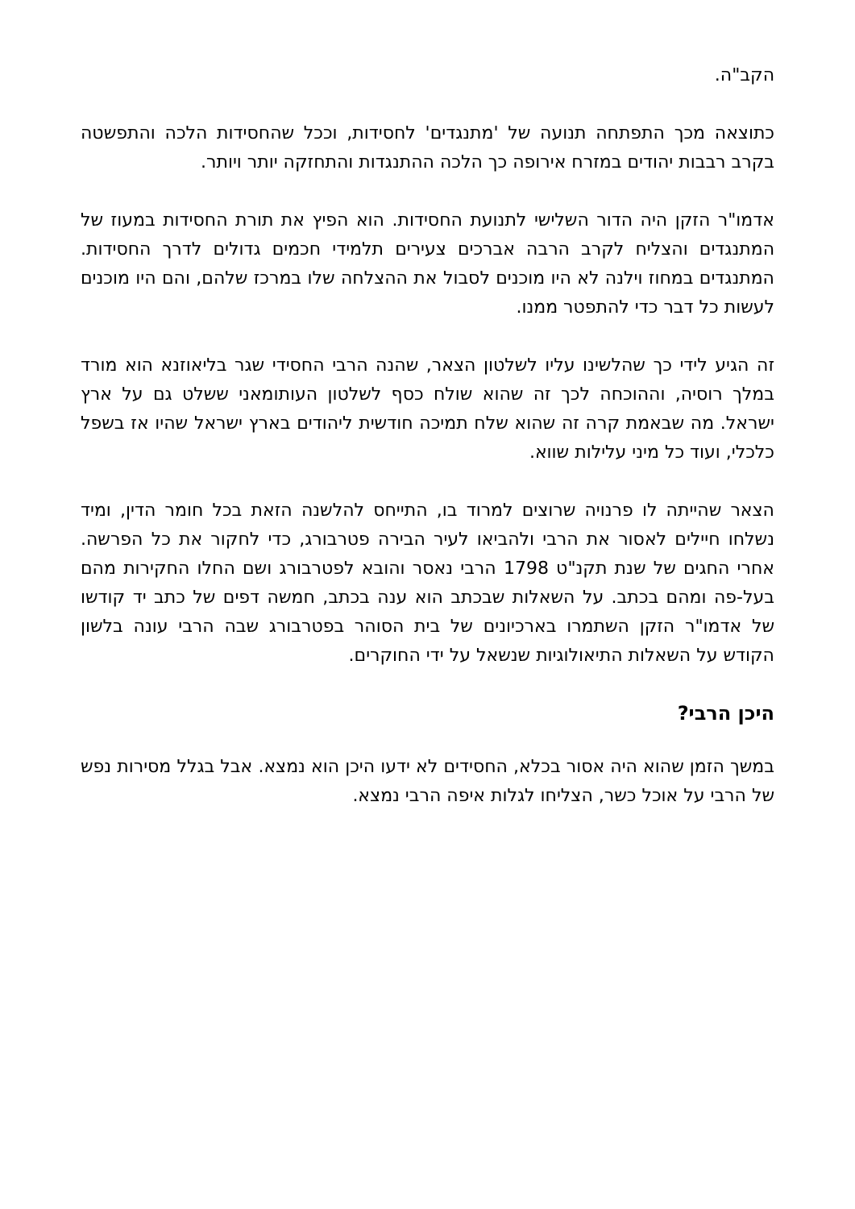הקב"ה.
כתוצאה מכך התפתחה תנועה של 'מתנגדים' לחסידות, וככל שהחסידות הלכה והתפשטה בקרב רבבות יהודים במזרח אירופה כך הלכה ההתנגדות והתחזקה יותר ויותר.
אדמו"ר הזקן היה הדור השלישי לתנועת החסידות. הוא הפיץ את תורת החסידות במעוז של המתנגדים והצליח לקרב הרבה אברכים צעירים תלמידי חכמים גדולים לדרך החסידות. המתנגדים במחוז וילנה לא היו מוכנים לסבול את ההצלחה שלו במרכז שלהם, והם היו מוכנים לעשות כל דבר כדי להתפטר ממנו.
זה הגיע לידי כך שהלשינו עליו לשלטון הצאר, שהנה הרבי החסידי שגר בליאוזנא הוא מורד במלך רוסיה, וההוכחה לכך זה שהוא שולח כסף לשלטון העותומאני ששלט גם על ארץ ישראל. מה שבאמת קרה זה שהוא שלח תמיכה חודשית ליהודים בארץ ישראל שהיו אז בשפל כלכלי, ועוד כל מיני עלילות שווא.
הצאר שהייתה לו פרנויה שרוצים למרוד בו, התייחס להלשנה הזאת בכל חומר הדין, ומיד נשלחו חיילים לאסור את הרבי ולהביאו לעיר הבירה פטרבורג, כדי לחקור את כל הפרשה. אחרי החגים של שנת תקנ"ט 1798 הרבי נאסר והובא לפטרבורג ושם החלו החקירות מהם בעל-פה ומהם בכתב. על השאלות שבכתב הוא ענה בכתב, חמשה דפים של כתב יד קודשו של אדמו"ר הזקן השתמרו בארכיונים של בית הסוהר בפטרבורג שבה הרבי עונה בלשון הקודש על השאלות התיאולוגיות שנשאל על ידי החוקרים.
היכן הרבי?
במשך הזמן שהוא היה אסור בכלא, החסידים לא ידעו היכן הוא נמצא. אבל בגלל מסירות נפש של הרבי על אוכל כשר, הצליחו לגלות איפה הרבי נמצא.